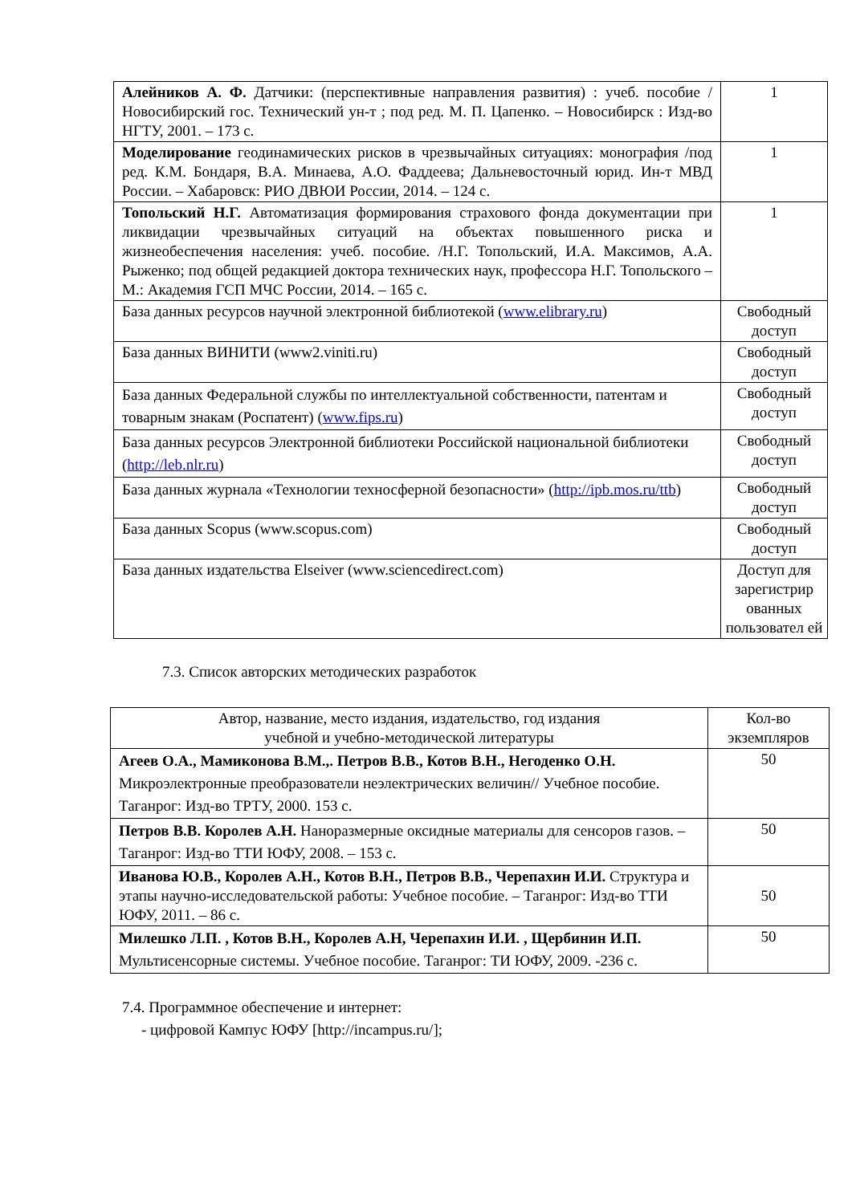| Алейников А. Ф. Датчики: (перспективные направления развития) : учеб. пособие / Новосибирский гос. Технический ун-т ; под ред. М. П. Цапенко. – Новосибирск : Изд-во НГТУ, 2001. – 173 с. | 1 |
| Моделирование геодинамических рисков в чрезвычайных ситуациях: монография /под ред. К.М. Бондаря, В.А. Минаева, А.О. Фаддеева; Дальневосточный юрид. Ин-т МВД России. – Хабаровск: РИО ДВЮИ России, 2014. – 124 с. | 1 |
| Топольский Н.Г. Автоматизация формирования страхового фонда документации при ликвидации чрезвычайных ситуаций на объектах повышенного риска и жизнеобеспечения населения: учеб. пособие. /Н.Г. Топольский, И.А. Максимов, А.А. Рыженко; под общей редакцией доктора технических наук, профессора Н.Г. Топольского – М.: Академия ГСП МЧС России, 2014. – 165 с. | 1 |
| База данных ресурсов научной электронной библиотекой ( www.elibrary.ru ) | Свободный доступ |
| База данных ВИНИТИ (www2.viniti.ru) | Свободный доступ |
| База данных Федеральной службы по интеллектуальной собственности, патентам и товарным знакам (Роспатент) ( www.fips.ru ) | Свободный доступ |
| База данных ресурсов Электронной библиотеки Российской национальной библиотеки ( http://leb.nlr.ru ) | Свободный доступ |
| База данных журнала «Технологии техносферной безопасности» ( http://ipb.mos.ru/ttb ) | Свободный доступ |
| База данных Scopus (www.scopus.com) | Свободный доступ |
| База данных издательства Elseiver (www.sciencedirect.com) | Доступ для зарегистрир ованных пользовател ей |
7.3. Список авторских методических разработок
| Автор, название, место издания, издательство, год издания учебной и учебно-методической литературы | Кол-во экземпляров |
| Агеев О.А., Мамиконова В.М.,. Петров В.В., Котов В.Н., Негоденко О.Н. Микроэлектронные преобразователи неэлектрических величин// Учебное пособие. Таганрог: Изд-во ТРТУ, 2000. 153 с. | 50 |
| Петров В.В. Королев А.Н. Наноразмерные оксидные материалы для сенсоров газов. – Таганрог: Изд-во ТТИ ЮФУ, 2008. – 153 с. | 50 |
| Иванова Ю.В., Королев А.Н., Котов В.Н., Петров В.В., Черепахин И.И. Структура и этапы научно-исследовательской работы: Учебное пособие. – Таганрог: Изд-во ТТИ ЮФУ, 2011. – 86 с. | 50 |
| Милешко Л.П. , Котов В.Н., Королев А.Н, Черепахин И.И. , Щербинин И.П. Мультисенсорные системы. Учебное пособие. Таганрог: ТИ ЮФУ, 2009. -236 с. | 50 |
7.4. Программное обеспечение и интернет:
- цифровой Кампус ЮФУ [http://incampus.ru/];